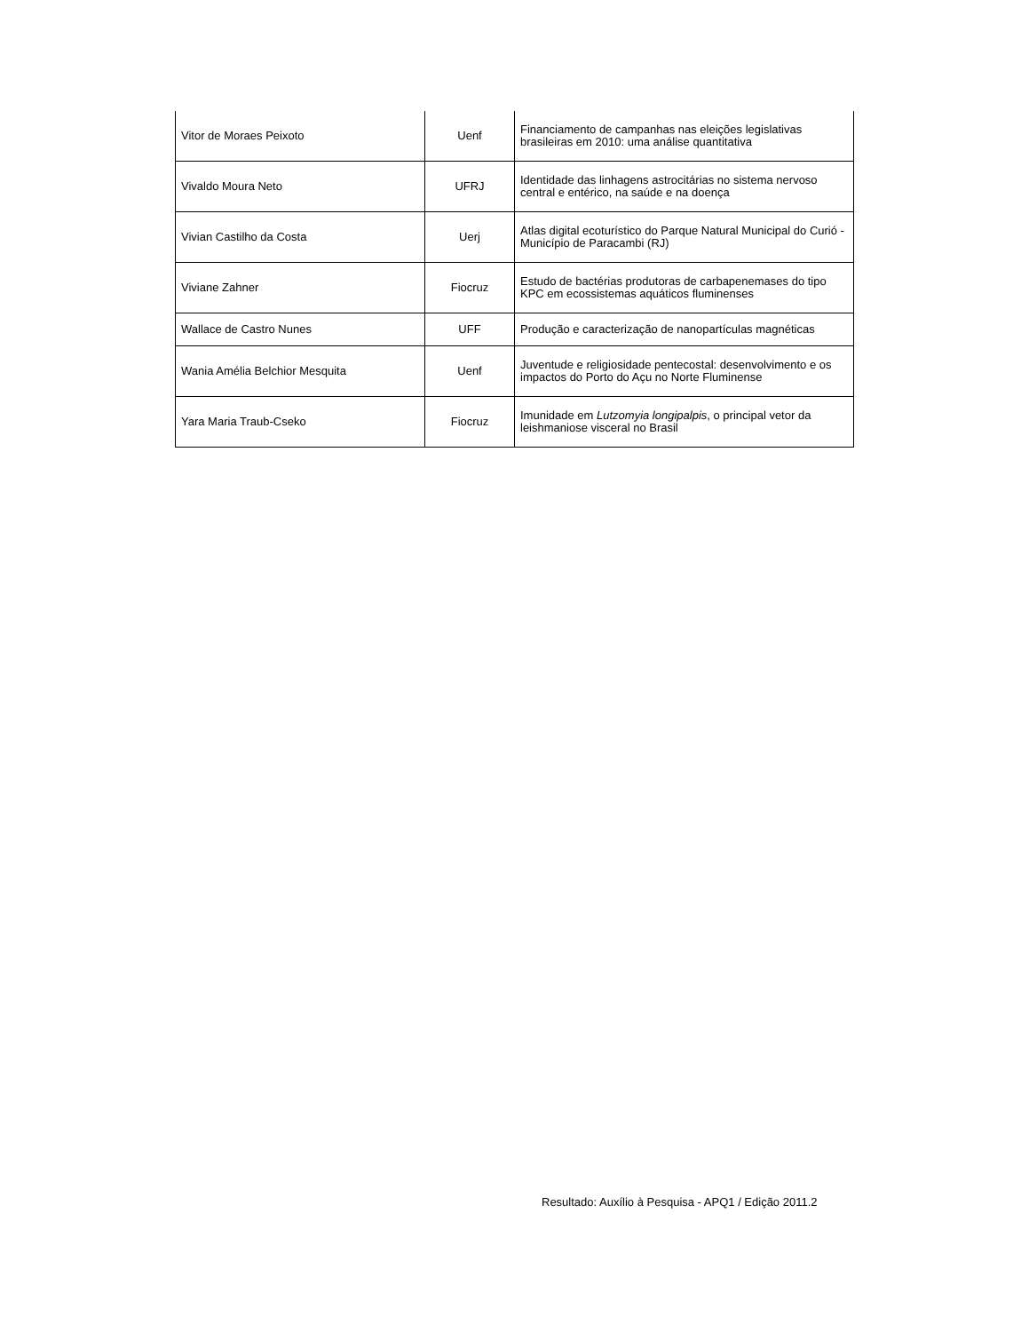| Vitor de Moraes Peixoto | Uenf | Financiamento de campanhas nas eleições legislativas brasileiras em 2010: uma análise quantitativa |
| Vivaldo Moura Neto | UFRJ | Identidade das linhagens astrocitárias no sistema nervoso central e entérico, na saúde e na doença |
| Vivian Castilho da Costa | Uerj | Atlas digital ecoturístico do Parque Natural Municipal do Curió - Município de Paracambi (RJ) |
| Viviane Zahner | Fiocruz | Estudo de bactérias produtoras de carbapenemases do tipo KPC em ecossistemas aquáticos fluminenses |
| Wallace de Castro Nunes | UFF | Produção e caracterização de nanopartículas magnéticas |
| Wania Amélia Belchior Mesquita | Uenf | Juventude e religiosidade pentecostal: desenvolvimento e os impactos do Porto do Açu no Norte Fluminense |
| Yara Maria Traub-Cseko | Fiocruz | Imunidade em Lutzomyia longipalpis , o principal vetor da leishmaniose visceral no Brasil |
Resultado: Auxílio à Pesquisa - APQ1 / Edição 2011.2